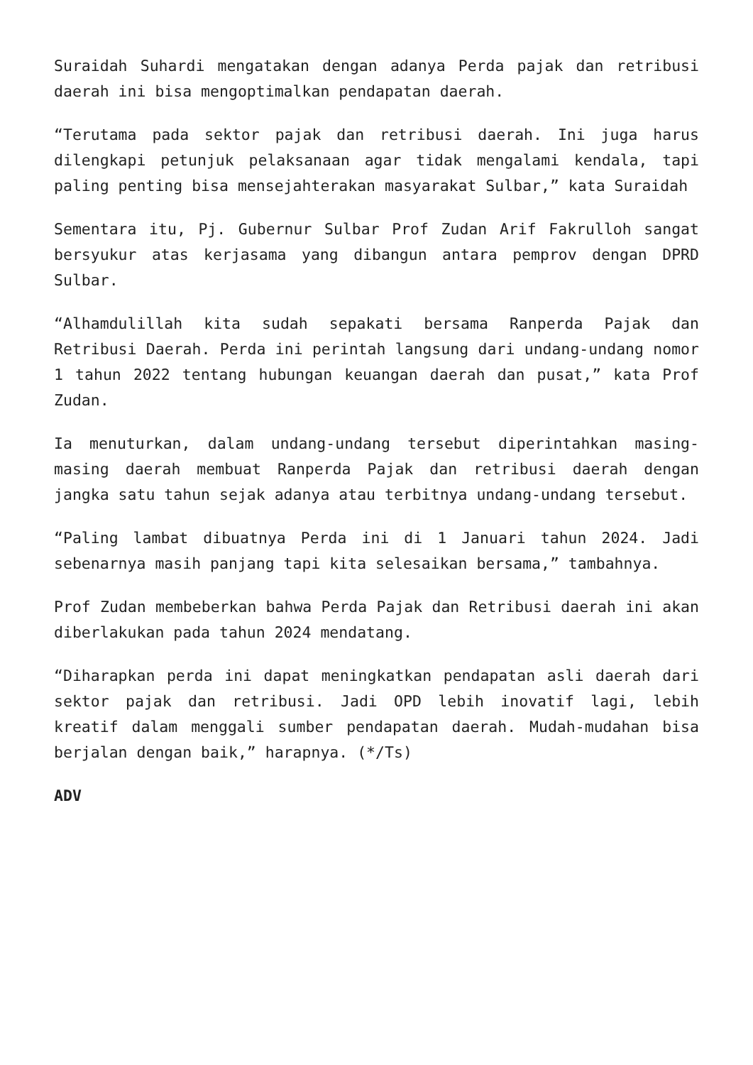Suraidah Suhardi mengatakan dengan adanya Perda pajak dan retribusi daerah ini bisa mengoptimalkan pendapatan daerah.
“Terutama pada sektor pajak dan retribusi daerah. Ini juga harus dilengkapi petunjuk pelaksanaan agar tidak mengalami kendala, tapi paling penting bisa mensejahterakan masyarakat Sulbar,” kata Suraidah
Sementara itu, Pj. Gubernur Sulbar Prof Zudan Arif Fakrulloh sangat bersyukur atas kerjasama yang dibangun antara pemprov dengan DPRD Sulbar.
“Alhamdulillah kita sudah sepakati bersama Ranperda Pajak dan Retribusi Daerah. Perda ini perintah langsung dari undang-undang nomor 1 tahun 2022 tentang hubungan keuangan daerah dan pusat,” kata Prof Zudan.
Ia menuturkan, dalam undang-undang tersebut diperintahkan masing-masing daerah membuat Ranperda Pajak dan retribusi daerah dengan jangka satu tahun sejak adanya atau terbitnya undang-undang tersebut.
“Paling lambat dibuatnya Perda ini di 1 Januari tahun 2024. Jadi sebenarnya masih panjang tapi kita selesaikan bersama,” tambahnya.
Prof Zudan membeberkan bahwa Perda Pajak dan Retribusi daerah ini akan diberlakukan pada tahun 2024 mendatang.
“Diharapkan perda ini dapat meningkatkan pendapatan asli daerah dari sektor pajak dan retribusi. Jadi OPD lebih inovatif lagi, lebih kreatif dalam menggali sumber pendapatan daerah. Mudah-mudahan bisa berjalan dengan baik,” harapnya. (*/Ts)
ADV